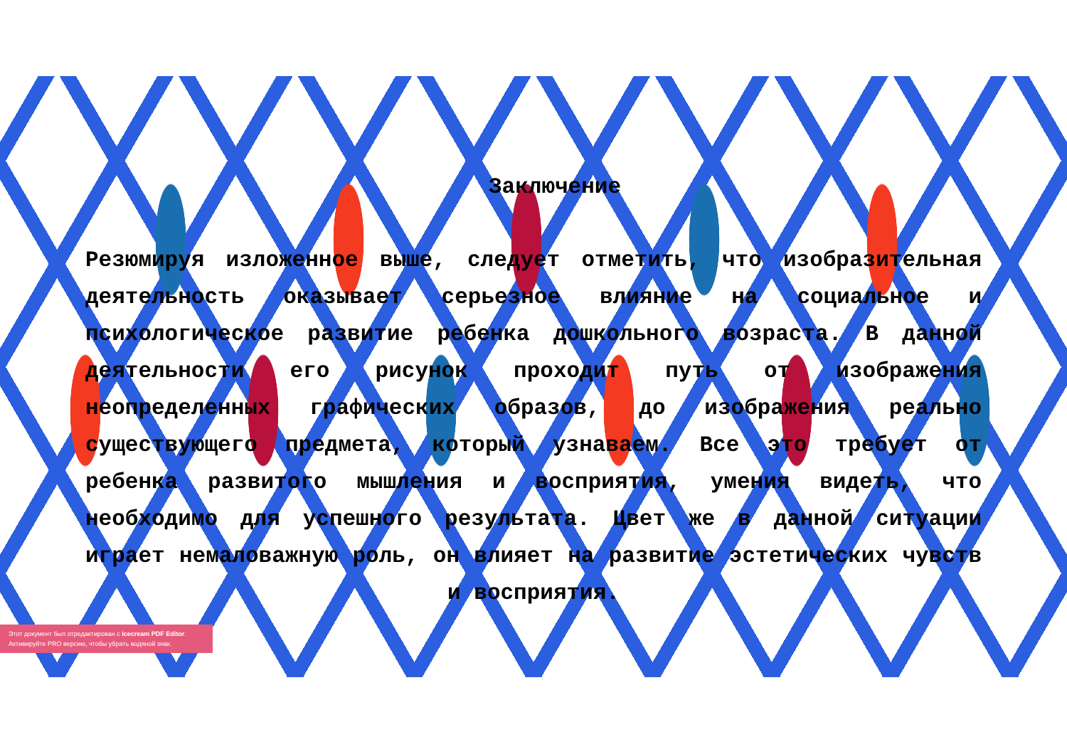Заключение
Резюмируя изложенное выше, следует отметить, что изобразительная деятельность оказывает серьезное влияние на социальное и психологическое развитие ребенка дошкольного возраста. В данной деятельности его рисунок проходит путь от изображения неопределенных графических образов, до изображения реально существующего предмета, который узнаваем. Все это требует от ребенка развитого мышления и восприятия, умения видеть, что необходимо для успешного результата. Цвет же в данной ситуации играет немаловажную роль, он влияет на развитие эстетических чувств и восприятия.
Этот документ был отредактирован с Icecream PDF Editor.
Активируйте PRO версию, чтобы убрать водяной знак.